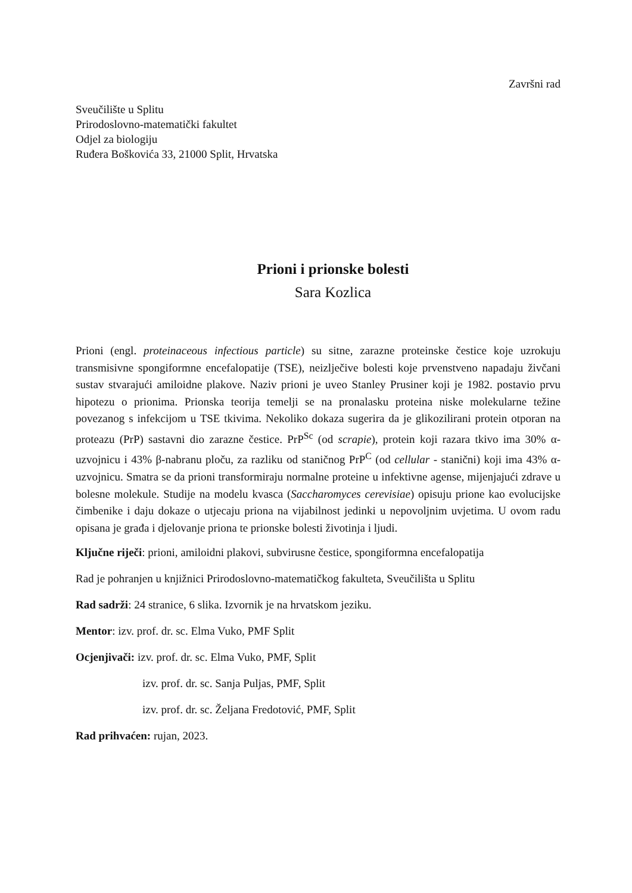Završni rad
Sveučilište u Splitu
Prirodoslovno-matematički fakultet
Odjel za biologiju
Ruđera Boškovića 33, 21000 Split, Hrvatska
Prioni i prionske bolesti
Sara Kozlica
Prioni (engl. proteinaceous infectious particle) su sitne, zarazne proteinske čestice koje uzrokuju transmisivne spongiformne encefalopatije (TSE), neizlječive bolesti koje prvenstveno napadaju živčani sustav stvarajući amiloidne plakove. Naziv prioni je uveo Stanley Prusiner koji je 1982. postavio prvu hipotezu o prionima. Prionska teorija temelji se na pronalasku proteina niske molekularne težine povezanog s infekcijom u TSE tkivima. Nekoliko dokaza sugerira da je glikozilirani protein otporan na proteazu (PrP) sastavni dio zarazne čestice. PrP<sup>Sc</sup> (od scrapie), protein koji razara tkivo ima 30% α-uzvojnicu i 43% β-nabranu ploču, za razliku od staničnog PrP<sup>C</sup> (od cellular - stanični) koji ima 43% α-uzvojnicu. Smatra se da prioni transformiraju normalne proteine u infektivne agense, mijenjajući zdrave u bolesne molekule. Studije na modelu kvasca (Saccharomyces cerevisiae) opisuju prione kao evolucijske čimbenike i daju dokaze o utjecaju priona na vijabilnost jedinki u nepovoljnim uvjetima. U ovom radu opisana je građa i djelovanje priona te prionske bolesti životinja i ljudi.
Ključne riječi: prioni, amiloidni plakovi, subvirusne čestice, spongiformna encefalopatija
Rad je pohranjen u knjižnici Prirodoslovno-matematičkog fakulteta, Sveučilišta u Splitu
Rad sadrži: 24 stranice, 6 slika. Izvornik je na hrvatskom jeziku.
Mentor: izv. prof. dr. sc. Elma Vuko, PMF Split
Ocjenjivači: izv. prof. dr. sc. Elma Vuko, PMF, Split
izv. prof. dr. sc. Sanja Puljas, PMF, Split
izv. prof. dr. sc. Željana Fredotović, PMF, Split
Rad prihvaćen: rujan, 2023.